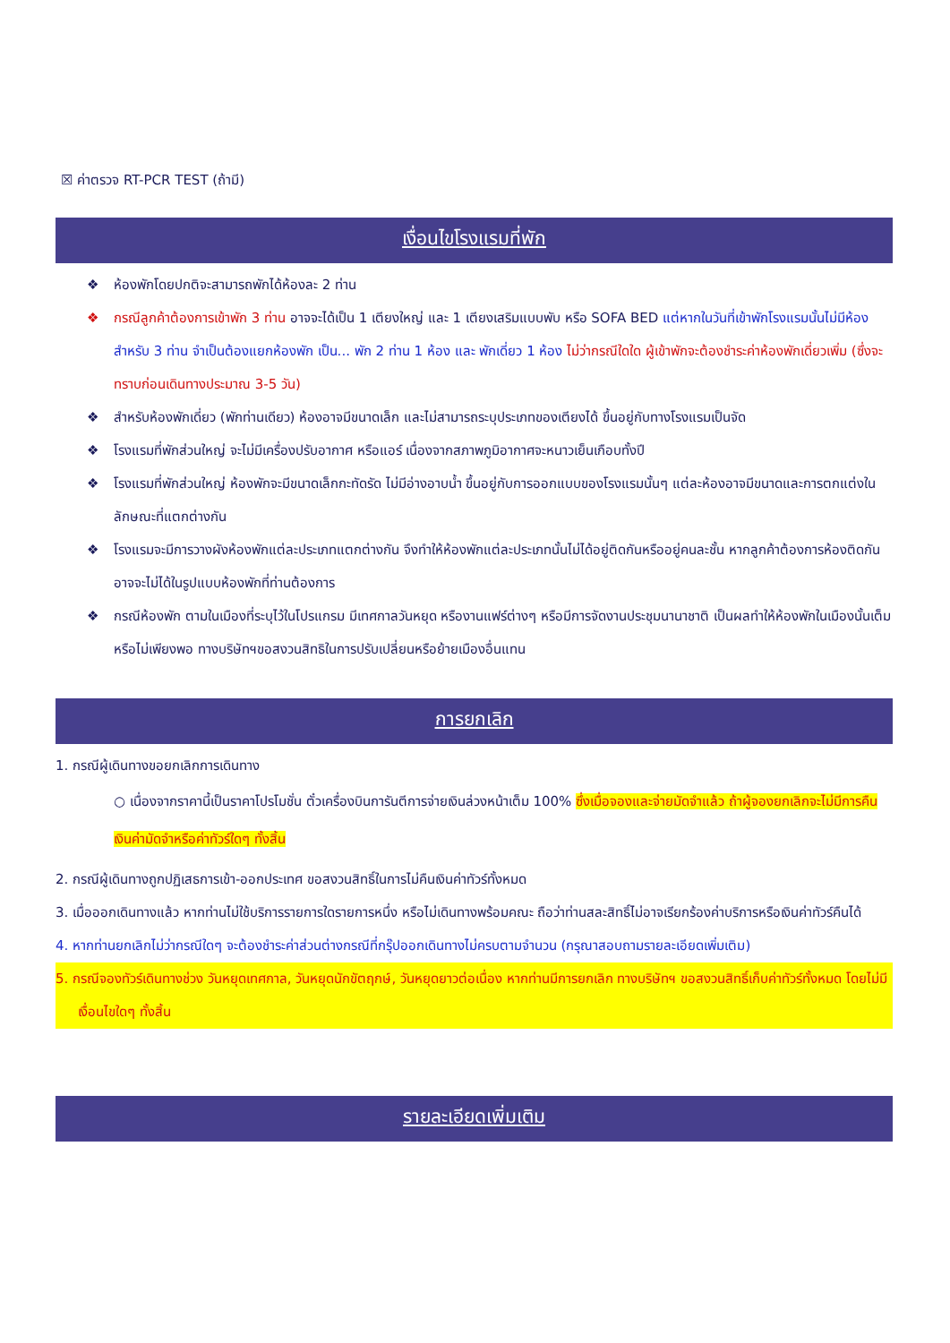☒ ค่าตรวจ RT-PCR TEST (ถ้ามี)
เงื่อนไขโรงแรมที่พัก
❖ ห้องพักโดยปกติจะสามารถพักได้ห้องละ 2 ท่าน
❖ กรณีลูกค้าต้องการเข้าพัก 3 ท่าน อาจจะได้เป็น 1 เตียงใหญ่ และ 1 เตียงเสริมแบบพับ หรือ SOFA BED แต่หากในวันที่เข้าพักโรงแรมนั้นไม่มีห้องสำหรับ 3 ท่าน จำเป็นต้องแยกห้องพัก เป็น... พัก 2 ท่าน 1 ห้อง และ พักเดี่ยว 1 ห้อง ไม่ว่ากรณีใดใด ผู้เข้าพักจะต้องชำระค่าห้องพักเดี่ยวเพิ่ม (ซึ่งจะทราบก่อนเดินทางประมาณ 3-5 วัน)
❖ สำหรับห้องพักเดี่ยว (พักท่านเดียว) ห้องอาจมีขนาดเล็ก และไม่สามารถระบุประเภทของเตียงได้ ขึ้นอยู่กับทางโรงแรมเป็นจัด
❖ โรงแรมที่พักส่วนใหญ่ จะไม่มีเครื่องปรับอากาศ หรือแอร์ เนื่องจากสภาพภูมิอากาศจะหนาวเย็นเกือบทั้งปี
❖ โรงแรมที่พักส่วนใหญ่ ห้องพักจะมีขนาดเล็กกะทัดรัด ไม่มีอ่างอาบน้ำ ขึ้นอยู่กับการออกแบบของโรงแรมนั้นๆ แต่ละห้องอาจมีขนาดและการตกแต่งในลักษณะที่แตกต่างกัน
❖ โรงแรมจะมีการวางผังห้องพักแต่ละประเภทแตกต่างกัน จึงทำให้ห้องพักแต่ละประเภทนั้นไม่ได้อยู่ติดกันหรืออยู่คนละชั้น หากลูกค้าต้องการห้องติดกัน อาจจะไม่ได้ในรูปแบบห้องพักที่ท่านต้องการ
❖ กรณีห้องพัก ตามในเมืองที่ระบุไว้ในโปรแกรม มีเทศกาลวันหยุด หรืองานแฟร์ต่างๆ หรือมีการจัดงานประชุมนานาชาติ เป็นผลทำให้ห้องพักในเมืองนั้นเต็ม หรือไม่เพียงพอ ทางบริษัทฯขอสงวนสิทธิในการปรับเปลี่ยนหรือย้ายเมืองอื่นแทน
การยกเลิก
1. กรณีผู้เดินทางขอยกเลิกการเดินทาง
○ เนื่องจากราคานี้เป็นราคาโปรโมชั่น ตั๋วเครื่องบินการันตีการจ่ายเงินล่วงหน้าเต็ม 100% ซึ่งเมื่อจองและจ่ายมัดจำแล้ว ถ้าผู้จองยกเลิกจะไม่มีการคืนเงินค่ามัดจำหรือค่าทัวร์ใดๆ ทั้งสิ้น
2. กรณีผู้เดินทางถูกปฏิเสธการเข้า-ออกประเทศ ขอสงวนสิทธิ์ในการไม่คืนเงินค่าทัวร์ทั้งหมด
3. เมื่อออกเดินทางแล้ว หากท่านไม่ใช้บริการรายการใดรายการหนึ่ง หรือไม่เดินทางพร้อมคณะ ถือว่าท่านสละสิทธิ์ไม่อาจเรียกร้องค่าบริการหรือเงินค่าทัวร์คืนได้
4. หากท่านยกเลิกไม่ว่ากรณีใดๆ จะต้องชำระค่าส่วนต่างกรณีที่กรุ๊ปออกเดินทางไม่ครบตามจำนวน (กรุณาสอบถามรายละเอียดเพิ่มเติม)
5. กรณีจองทัวร์เดินทางช่วง วันหยุดเทศกาล, วันหยุดนักขัตฤกษ์, วันหยุดยาวต่อเนื่อง หากท่านมีการยกเลิก ทางบริษัทฯ ขอสงวนสิทธิ์เก็บค่าทัวร์ทั้งหมด โดยไม่มีเงื่อนไขใดๆ ทั้งสิ้น
รายละเอียดเพิ่มเติม